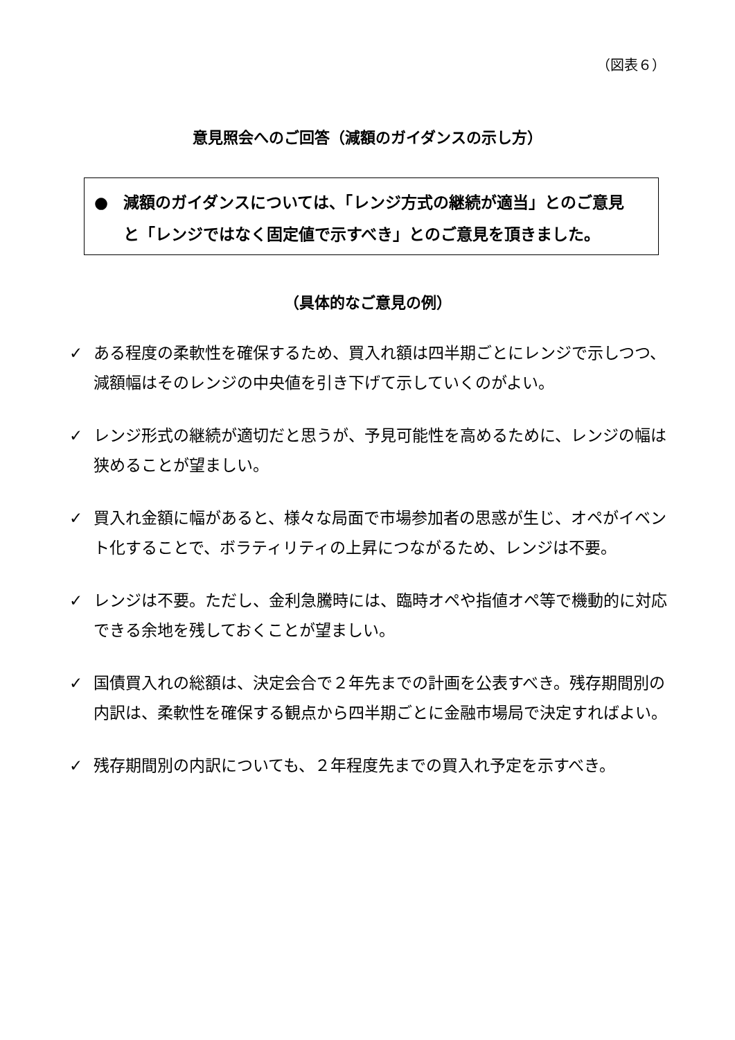（図表６）
意見照会へのご回答（減額のガイダンスの示し方）
● 減額のガイダンスについては、「レンジ方式の継続が適当」とのご意見
と「レンジではなく固定値で示すべき」とのご意見を頂きました。
（具体的なご意見の例）
✓ ある程度の柔軟性を確保するため、買入れ額は四半期ごとにレンジで示しつつ、減額幅はそのレンジの中央値を引き下げて示していくのがよい。
✓ レンジ形式の継続が適切だと思うが、予見可能性を高めるために、レンジの幅は狭めることが望ましい。
✓ 買入れ金額に幅があると、様々な局面で市場参加者の思惑が生じ、オペがイベント化することで、ボラティリティの上昇につながるため、レンジは不要。
✓ レンジは不要。ただし、金利急騰時には、臨時オペや指値オペ等で機動的に対応できる余地を残しておくことが望ましい。
✓ 国債買入れの総額は、決定会合で２年先までの計画を公表すべき。残存期間別の内訳は、柔軟性を確保する観点から四半期ごとに金融市場局で決定すればよい。
✓ 残存期間別の内訳についても、２年程度先までの買入れ予定を示すべき。